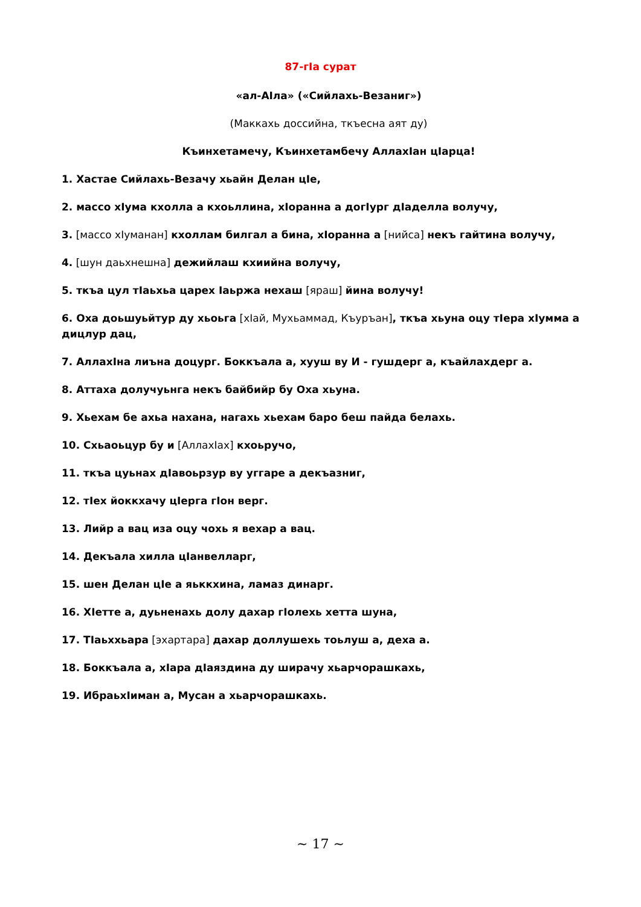87-гIа сурат
«ал-АIла» («Сийлахь-Везаниг»)
(Маккахь доссийна, ткъесна аят ду)
Къинхетамечу, Къинхетамбечу АллахIан цIарца!
1. Хастае Сийлахь-Везачу хьайн Делан цIе,
2. массо хIума кхолла а кхоьллина, хIоранна а догIург дIаделла волучу,
3. [массо хIуманан] кхоллам билгал а бина, хIоранна а [нийса] некъ гайтина волучу,
4. [шун даьхнешна] дежийлаш кхиийна волучу,
5. ткъа цул тIаьхьа царех Iаьржа нехаш [яраш] йина волучу!
6. Оха доьшуьйтур ду хьоьга [хIай, Мухьаммад, Къуръан], ткъа хьуна оцу тIера хIумма а дицлур дац,
7. АллахIна лиъна доцург. Боккъала а, хууш ву И - гушдерг а, къайлахдерг а.
8. Аттаха долучуьнга некъ байбийр бу Оха хьуна.
9. Хьехам бе ахьа нахана, нагахь хьехам баро беш пайда белахь.
10. Схьаоьцур бу и [АллахIах] кхоьручо,
11. ткъа цуьнах дIавоьрзур ву уггаре а декъазниг,
12. тIех йоккхачу цIерга гIон верг.
13. Лийр а вац иза оцу чохь я вехар а вац.
14. Декъала хилла цIанвелларг,
15. шен Делан цIе а яьккхина, ламаз динарг.
16. ХIетте а, дуьненахь долу дахар гIолехь хетта шуна,
17. ТIаьххьара [эхартара] дахар доллушехь тоьлуш а, деха а.
18. Боккъала а, хIара дIаяздина ду ширачу хьарчорашкахь,
19. ИбраьхIиман а, Мусан а хьарчорашкахь.
~ 17 ~